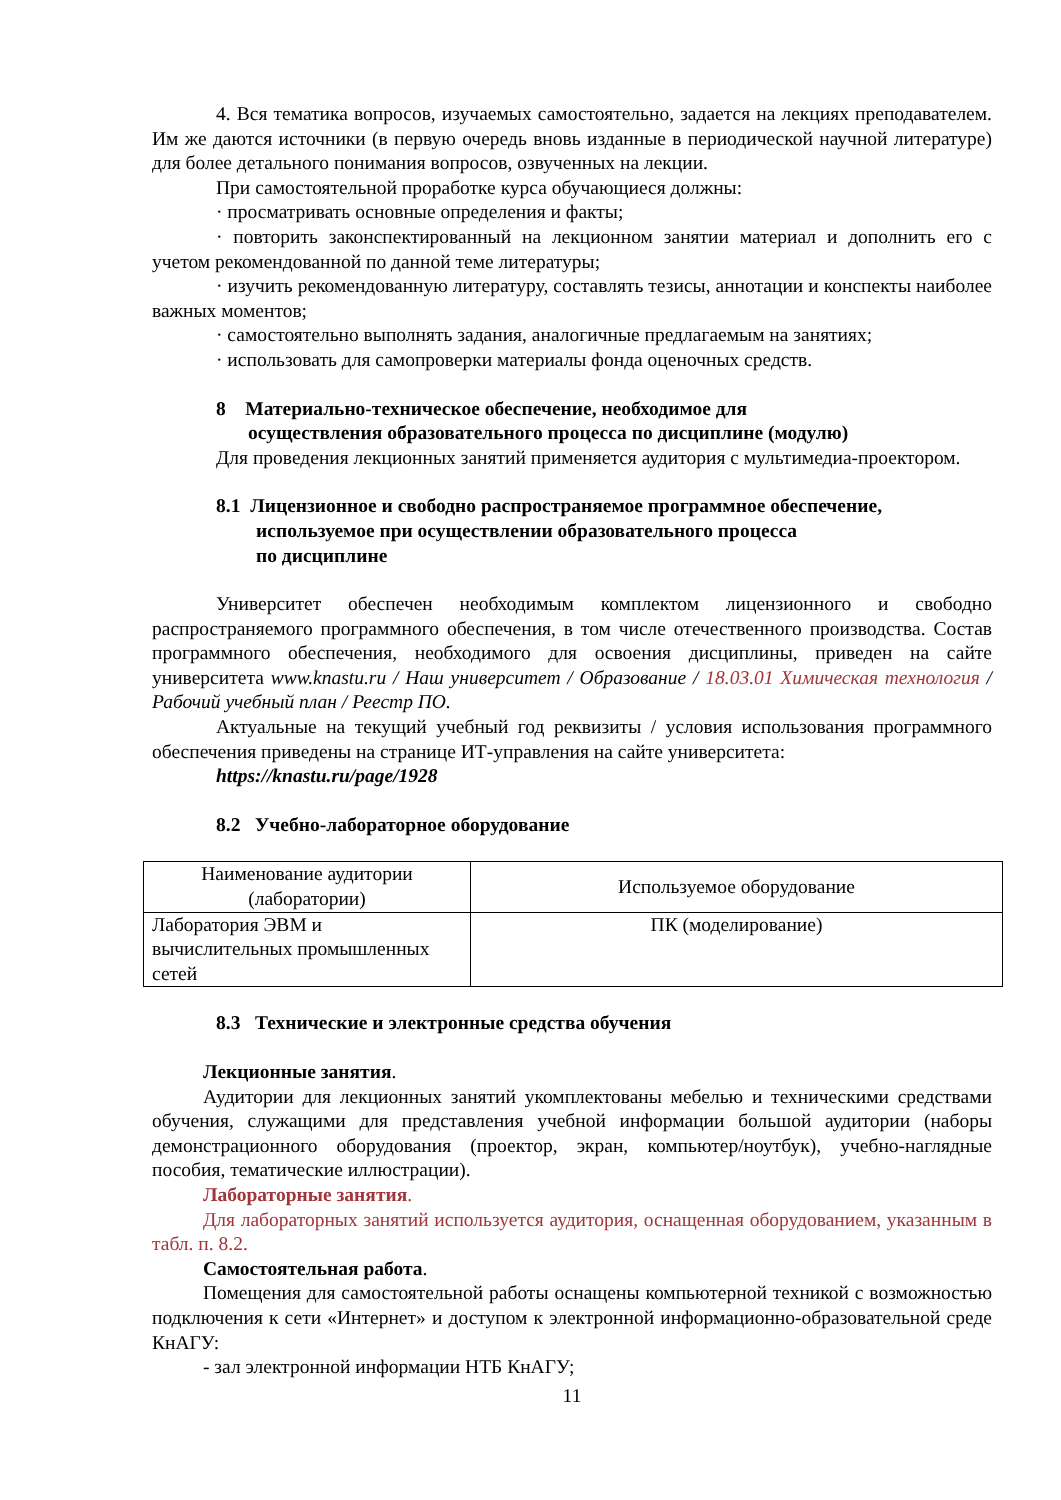4. Вся тематика вопросов, изучаемых самостоятельно, задается на лекциях преподавателем. Им же даются источники (в первую очередь вновь изданные в периодической научной литературе) для более детального понимания вопросов, озвученных на лекции.
При самостоятельной проработке курса обучающиеся должны:
· просматривать основные определения и факты;
· повторить законспектированный на лекционном занятии материал и дополнить его с учетом рекомендованной по данной теме литературы;
· изучить рекомендованную литературу, составлять тезисы, аннотации и конспекты наиболее важных моментов;
· самостоятельно выполнять задания, аналогичные предлагаемым на занятиях;
· использовать для самопроверки материалы фонда оценочных средств.
8 Материально-техническое обеспечение, необходимое для
осуществления образовательного процесса по дисциплине (модулю)
Для проведения лекционных занятий применяется аудитория с мультимедиа-проектором.
8.1 Лицензионное и свободно распространяемое программное обеспечение,
используемое при осуществлении образовательного процесса
по дисциплине
Университет обеспечен необходимым комплектом лицензионного и свободно распространяемого программного обеспечения, в том числе отечественного производства. Состав программного обеспечения, необходимого для освоения дисциплины, приведен на сайте университета www.knastu.ru / Наш университет / Образование / 18.03.01 Химическая технология / Рабочий учебный план / Реестр ПО.
Актуальные на текущий учебный год реквизиты / условия использования программного обеспечения приведены на странице ИТ-управления на сайте университета:
https://knastu.ru/page/1928
8.2 Учебно-лабораторное оборудование
| Наименование аудитории (лаборатории) | Используемое оборудование |
| Лаборатория ЭВМ и вычислительных промышленных сетей | ПК (моделирование) |
8.3 Технические и электронные средства обучения
Лекционные занятия.
Аудитории для лекционных занятий укомплектованы мебелью и техническими средствами обучения, служащими для представления учебной информации большой аудитории (наборы демонстрационного оборудования (проектор, экран, компьютер/ноутбук), учебно-наглядные пособия, тематические иллюстрации).
Лабораторные занятия.
Для лабораторных занятий используется аудитория, оснащенная оборудованием, указанным в табл. п. 8.2.
Самостоятельная работа.
Помещения для самостоятельной работы оснащены компьютерной техникой с возможностью подключения к сети «Интернет» и доступом к электронной информационно-образовательной среде КнАГУ:
- зал электронной информации НТБ КнАГУ;
11